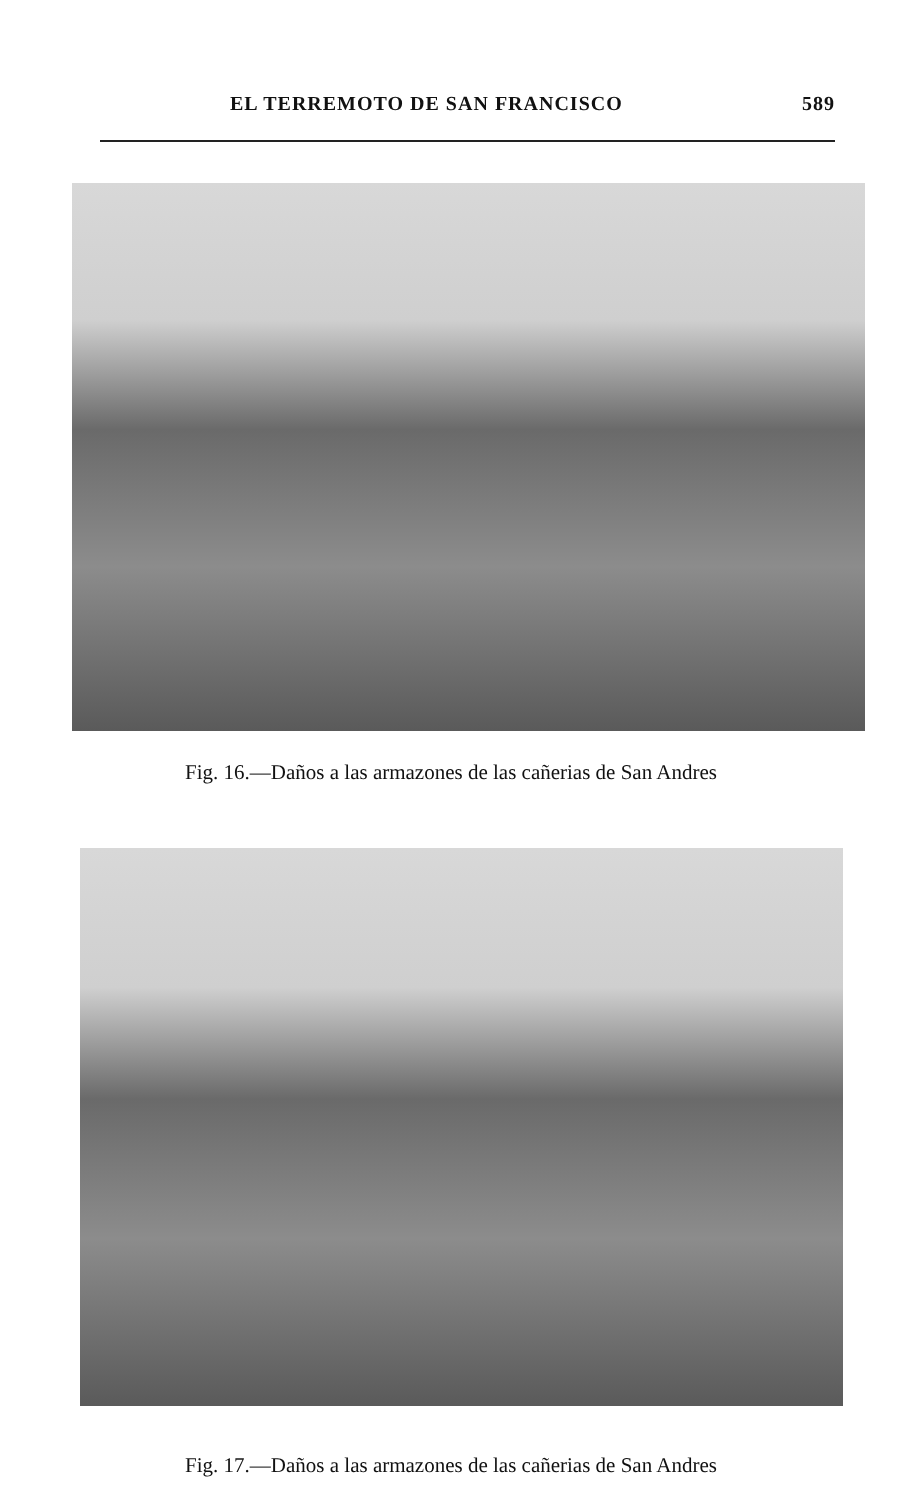EL TERREMOTO DE SAN FRANCISCO 589
Fig. 16.—Daños a las armazones de las cañerias de San Andres
Fig. 17.—Daños a las armazones de las cañerias de San Andres